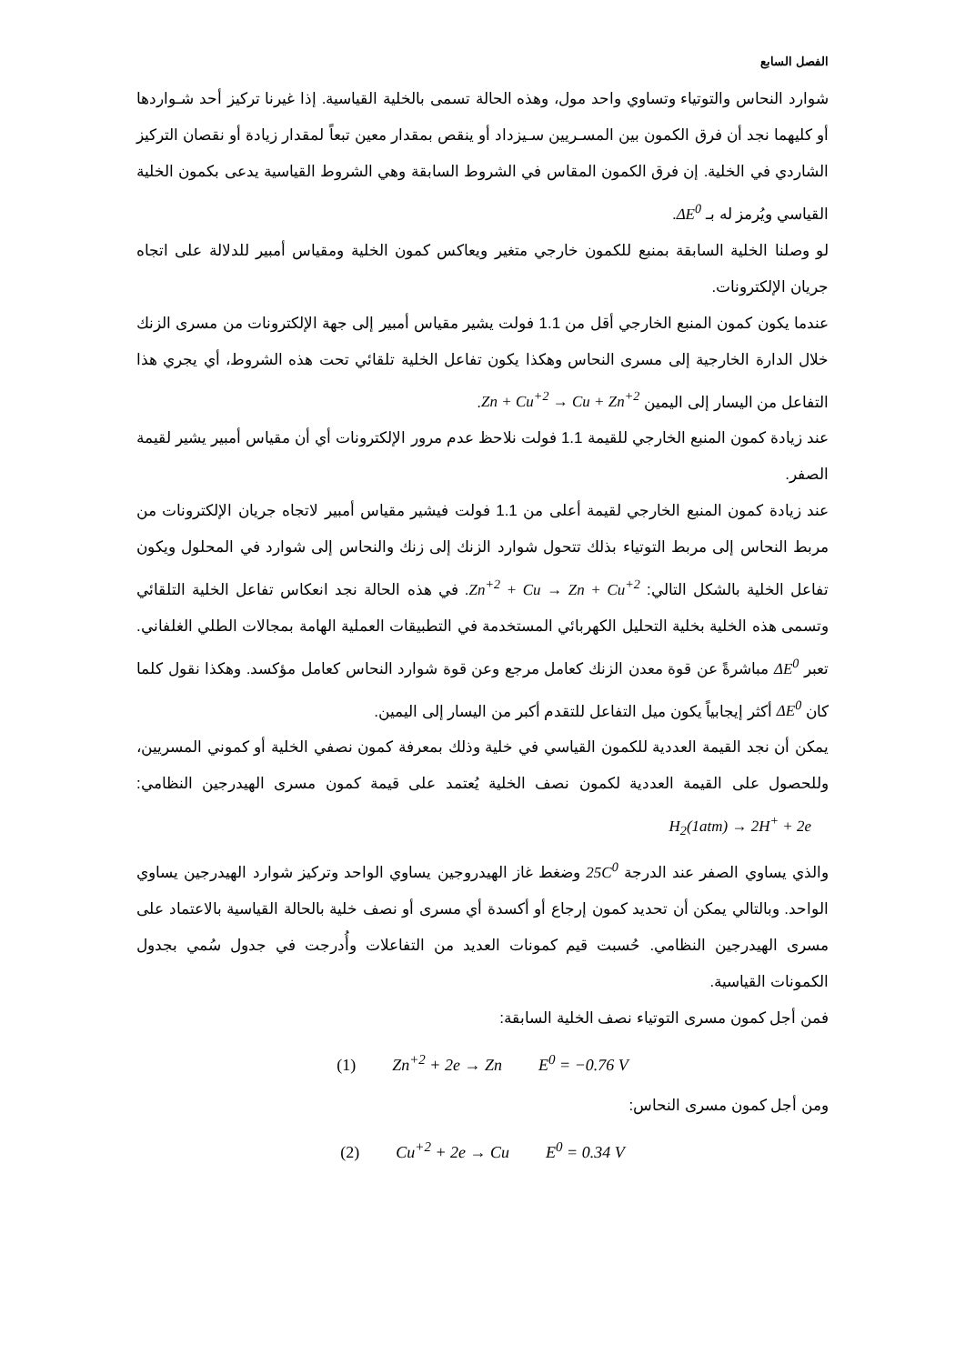الفصل السابع
شوارد النحاس والتوتياء وتساوي واحد مول، وهذه الحالة تسمى بالخلية القياسية. إذا غيرنا تركيز أحد شـواردها أو كليهما نجد أن فرق الكمون بين المسـريين سـيزداد أو ينقص بمقدار معين تبعاً لمقدار زيادة أو نقصان التركيز الشاردي في الخلية. إن فرق الكمون المقاس في الشروط السابقة وهي الشروط القياسية يدعى بكمون الخلية القياسي ويُرمز له بـ ΔE<sup>0</sup>.
لو وصلنا الخلية السابقة بمنبع للكمون خارجي متغير ويعاكس كمون الخلية ومقياس أمبير للدلالة على اتجاه جريان الإلكترونات.
عندما يكون كمون المنبع الخارجي أقل من 1.1 فولت يشير مقياس أمبير إلى جهة الإلكترونات من مسرى الزنك خلال الدارة الخارجية إلى مسرى النحاس وهكذا يكون تفاعل الخلية تلقائي تحت هذه الشروط، أي يجري هذا التفاعل من اليسار إلى اليمين Zn + Cu<sup>+2</sup> → Cu + Zn<sup>+2</sup>.
عند زيادة كمون المنبع الخارجي للقيمة 1.1 فولت نلاحظ عدم مرور الإلكترونات أي أن مقياس أمبير يشير لقيمة الصفر.
عند زيادة كمون المنبع الخارجي لقيمة أعلى من 1.1 فولت فيشير مقياس أمبير لاتجاه جريان الإلكترونات من مربط النحاس إلى مربط التوتياء بذلك تتحول شوارد الزنك إلى زنك والنحاس إلى شوارد في المحلول ويكون تفاعل الخلية بالشكل التالي: Zn<sup>+2</sup> + Cu → Zn + Cu<sup>+2</sup>. في هذه الحالة نجد انعكاس تفاعل الخلية التلقائي وتسمى هذه الخلية بخلية التحليل الكهربائي المستخدمة في التطبيقات العملية الهامة بمجالات الطلي الغلفاني. تعبر ΔE<sup>0</sup> مباشرةً عن قوة معدن الزنك كعامل مرجع وعن قوة شوارد النحاس كعامل مؤكسد. وهكذا نقول كلما كان ΔE<sup>0</sup> أكثر إيجابياً يكون ميل التفاعل للتقدم أكبر من اليسار إلى اليمين.
يمكن أن نجد القيمة العددية للكمون القياسي في خلية وذلك بمعرفة كمون نصفي الخلية أو كموني المسريين، وللحصول على القيمة العددية لكمون نصف الخلية يُعتمد على قيمة كمون مسرى الهيدرجين النظامي: H<sub>2</sub>(1atm) → 2H<sup>+</sup> + 2e
والذي يساوي الصفر عند الدرجة 25C<sup>0</sup> وضغط غاز الهيدروجين يساوي الواحد وتركيز شوارد الهيدرجين يساوي الواحد. وبالتالي يمكن أن تحديد كمون إرجاع أو أكسدة أي مسرى أو نصف خلية بالحالة القياسية بالاعتماد على مسرى الهيدرجين النظامي. حُسبت قيم كمونات العديد من التفاعلات وأُدرجت في جدول سُمي بجدول الكمونات القياسية.
فمن أجل كمون مسرى التوتياء نصف الخلية السابقة:
(1) Zn<sup>+2</sup> + 2e → Zn E<sup>0</sup> = −0.76 V
ومن أجل كمون مسرى النحاس:
(2) Cu<sup>+2</sup> + 2e → Cu E<sup>0</sup> = 0.34 V